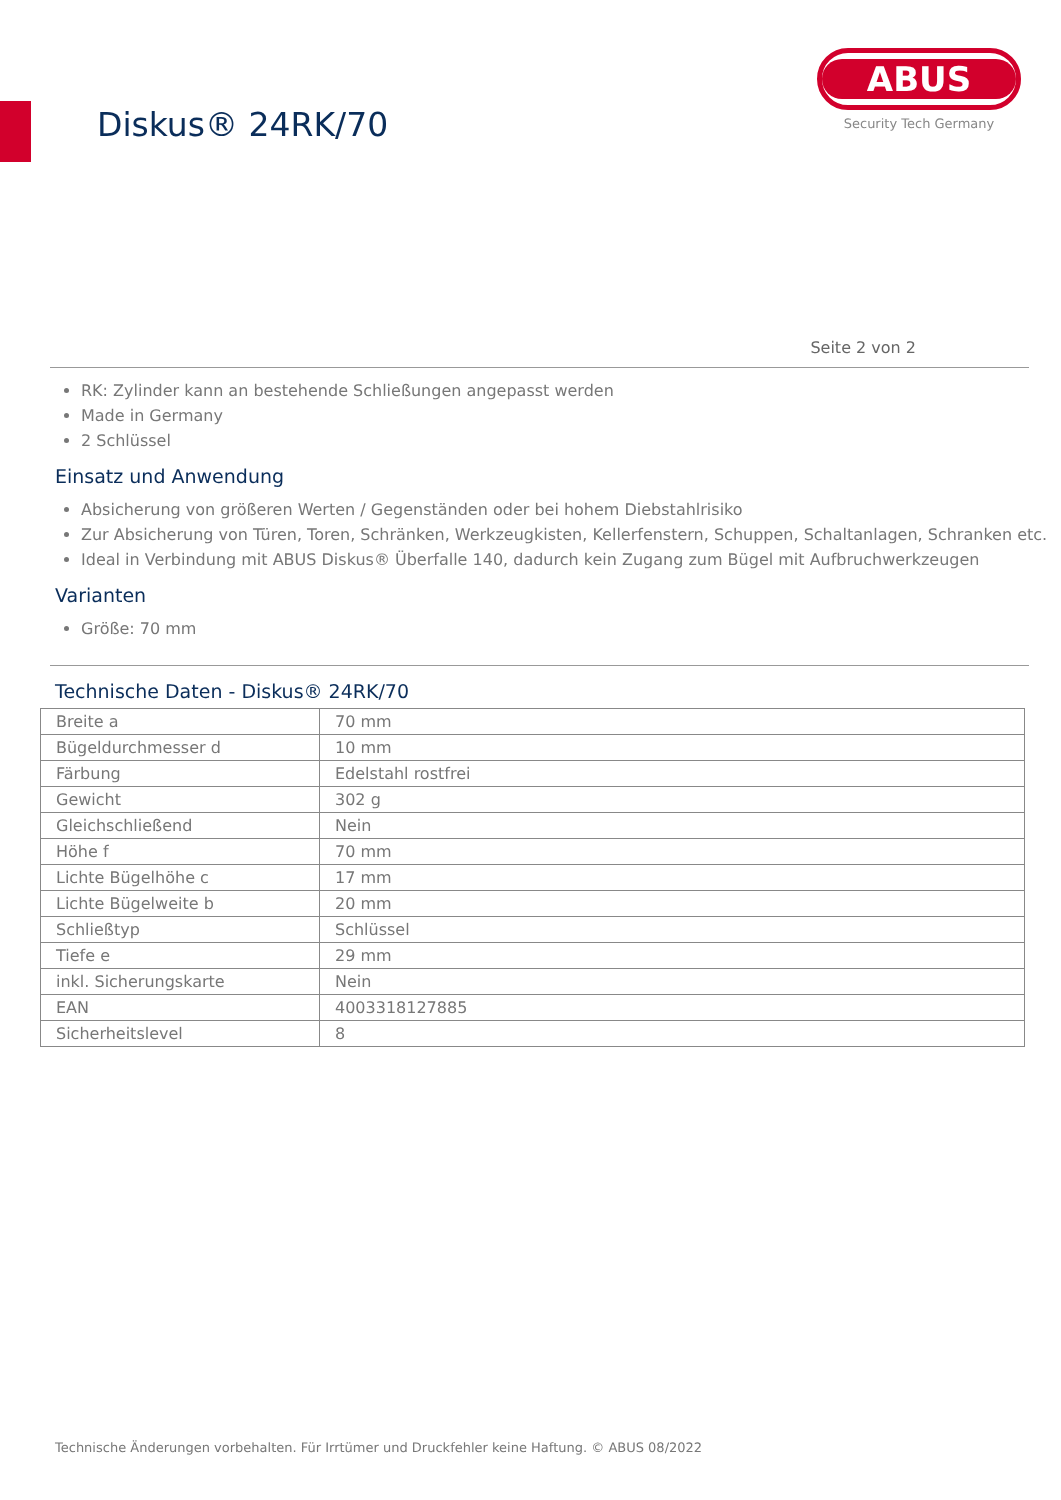Diskus® 24RK/70
ABUS
Security Tech Germany
Seite 2 von 2
RK: Zylinder kann an bestehende Schließungen angepasst werden
Made in Germany
2 Schlüssel
Einsatz und Anwendung
Absicherung von größeren Werten / Gegenständen oder bei hohem Diebstahlrisiko
Zur Absicherung von Türen, Toren, Schränken, Werkzeugkisten, Kellerfenstern, Schuppen, Schaltanlagen, Schranken etc.
Ideal in Verbindung mit ABUS Diskus® Überfalle 140, dadurch kein Zugang zum Bügel mit Aufbruchwerkzeugen
Varianten
Größe: 70 mm
Technische Daten - Diskus® 24RK/70
| Breite a | 70 mm |
| Bügeldurchmesser d | 10 mm |
| Färbung | Edelstahl rostfrei |
| Gewicht | 302 g |
| Gleichschließend | Nein |
| Höhe f | 70 mm |
| Lichte Bügelhöhe c | 17 mm |
| Lichte Bügelweite b | 20 mm |
| Schließtyp | Schlüssel |
| Tiefe e | 29 mm |
| inkl. Sicherungskarte | Nein |
| EAN | 4003318127885 |
| Sicherheitslevel | 8 |
Technische Änderungen vorbehalten. Für Irrtümer und Druckfehler keine Haftung. © ABUS 08/2022